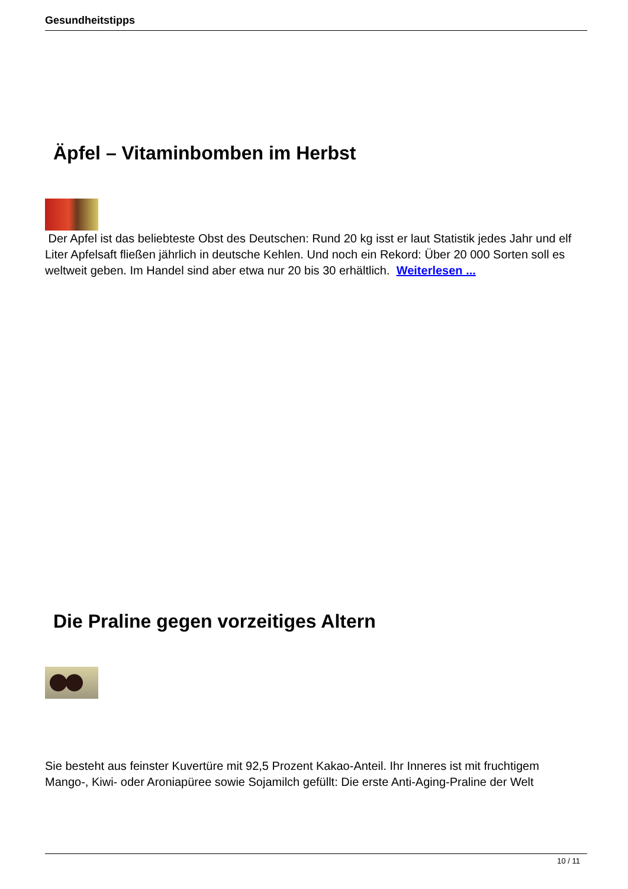Gesundheitstipps
Äpfel – Vitaminbomben im Herbst
Der Apfel ist das beliebteste Obst des Deutschen: Rund 20 kg isst er laut Statistik jedes Jahr und elf Liter Apfelsaft fließen jährlich in deutsche Kehlen. Und noch ein Rekord: Über 20 000 Sorten soll es weltweit geben. Im Handel sind aber etwa nur 20 bis 30 erhältlich. Weiterlesen ...
Die Praline gegen vorzeitiges Altern
Sie besteht aus feinster Kuvertüre mit 92,5 Prozent Kakao-Anteil. Ihr Inneres ist mit fruchtigem Mango-, Kiwi- oder Aroniapüree sowie Sojamilch gefüllt: Die erste Anti-Aging-Praline der Welt
10 / 11